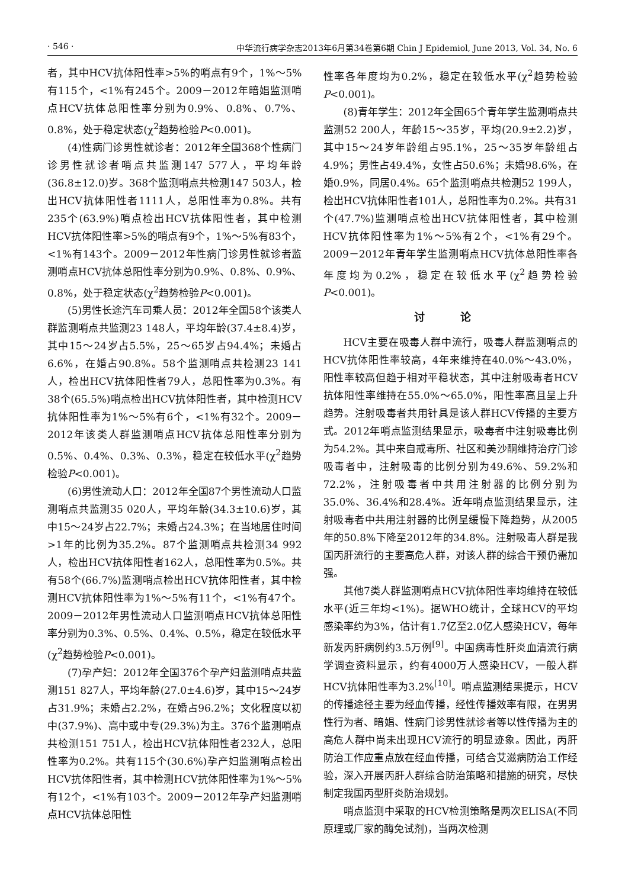· 546 · 中华流行病学杂志2013年6月第34卷第6期 Chin J Epidemiol, June 2013, Vol. 34, No. 6
者，其中HCV抗体阳性率>5%的哨点有9个，1%～5%有115个，<1%有245个。2009－2012年暗娼监测哨点HCV抗体总阳性率分别为0.9%、0.8%、0.7%、0.8%，处于稳定状态(χ<sup>2</sup>趋势检验P<0.001)。
(4)性病门诊男性就诊者：2012年全国368个性病门诊男性就诊者哨点共监测147 577人，平均年龄(36.8±12.0)岁。368个监测哨点共检测147 503人，检出HCV抗体阳性者1111人，总阳性率为0.8%。共有235个(63.9%)哨点检出HCV抗体阳性者，其中检测HCV抗体阳性率>5%的哨点有9个，1%～5%有83个，<1%有143个。2009－2012年性病门诊男性就诊者监测哨点HCV抗体总阳性率分别为0.9%、0.8%、0.9%、0.8%，处于稳定状态(χ<sup>2</sup>趋势检验P<0.001)。
(5)男性长途汽车司乘人员：2012年全国58个该类人群监测哨点共监测23 148人，平均年龄(37.4±8.4)岁，其中15～24岁占5.5%，25～65岁占94.4%；未婚占6.6%，在婚占90.8%。58个监测哨点共检测23 141人，检出HCV抗体阳性者79人，总阳性率为0.3%。有38个(65.5%)哨点检出HCV抗体阳性者，其中检测HCV抗体阳性率为1%～5%有6个，<1%有32个。2009－2012年该类人群监测哨点HCV抗体总阳性率分别为0.5%、0.4%、0.3%、0.3%，稳定在较低水平(χ<sup>2</sup>趋势检验P<0.001)。
(6)男性流动人口：2012年全国87个男性流动人口监测哨点共监测35 020人，平均年龄(34.3±10.6)岁，其中15～24岁占22.7%；未婚占24.3%；在当地居住时间>1年的比例为35.2%。87个监测哨点共检测34 992人，检出HCV抗体阳性者162人，总阳性率为0.5%。共有58个(66.7%)监测哨点检出HCV抗体阳性者，其中检测HCV抗体阳性率为1%～5%有11个，<1%有47个。2009－2012年男性流动人口监测哨点HCV抗体总阳性率分别为0.3%、0.5%、0.4%、0.5%，稳定在较低水平(χ<sup>2</sup>趋势检验P<0.001)。
(7)孕产妇：2012年全国376个孕产妇监测哨点共监测151 827人，平均年龄(27.0±4.6)岁，其中15～24岁占31.9%；未婚占2.2%，在婚占96.2%；文化程度以初中(37.9%)、高中或中专(29.3%)为主。376个监测哨点共检测151 751人，检出HCV抗体阳性者232人，总阳性率为0.2%。共有115个(30.6%)孕产妇监测哨点检出HCV抗体阳性者，其中检测HCV抗体阳性率为1%～5%有12个，<1%有103个。2009－2012年孕产妇监测哨点HCV抗体总阳性
性率各年度均为0.2%，稳定在较低水平(χ<sup>2</sup>趋势检验P<0.001)。
(8)青年学生：2012年全国65个青年学生监测哨点共监测52 200人，年龄15～35岁，平均(20.9±2.2)岁，其中15～24岁年龄组占95.1%，25～35岁年龄组占4.9%；男性占49.4%，女性占50.6%；未婚98.6%，在婚0.9%，同居0.4%。65个监测哨点共检测52 199人，检出HCV抗体阳性者101人，总阳性率为0.2%。共有31个(47.7%)监测哨点检出HCV抗体阳性者，其中检测HCV抗体阳性率为1%～5%有2个，<1%有29个。2009－2012年青年学生监测哨点HCV抗体总阳性率各年度均为0.2%，稳定在较低水平(χ<sup>2</sup>趋势检验P<0.001)。
讨 论
HCV主要在吸毒人群中流行，吸毒人群监测哨点的HCV抗体阳性率较高，4年来维持在40.0%～43.0%，阳性率较高但趋于相对平稳状态，其中注射吸毒者HCV抗体阳性率维持在55.0%～65.0%，阳性率高且呈上升趋势。注射吸毒者共用针具是该人群HCV传播的主要方式。2012年哨点监测结果显示，吸毒者中注射吸毒比例为54.2%。其中来自戒毒所、社区和美沙酮维持治疗门诊吸毒者中，注射吸毒的比例分别为49.6%、59.2%和72.2%，注射吸毒者中共用注射器的比例分别为35.0%、36.4%和28.4%。近年哨点监测结果显示，注射吸毒者中共用注射器的比例呈缓慢下降趋势，从2005年的50.8%下降至2012年的34.8%。注射吸毒人群是我国丙肝流行的主要高危人群，对该人群的综合干预仍需加强。
其他7类人群监测哨点HCV抗体阳性率均维持在较低水平(近三年均<1%)。据WHO统计，全球HCV的平均感染率约为3%，估计有1.7亿至2.0亿人感染HCV，每年新发丙肝病例约3.5万例<sup>[9]</sup>。中国病毒性肝炎血清流行病学调查资料显示，约有4000万人感染HCV，一般人群HCV抗体阳性率为3.2%<sup>[10]</sup>。哨点监测结果提示，HCV的传播途径主要为经血传播，经性传播效率有限，在男男性行为者、暗娼、性病门诊男性就诊者等以性传播为主的高危人群中尚未出现HCV流行的明显迹象。因此，丙肝防治工作应重点放在经血传播，可结合艾滋病防治工作经验，深入开展丙肝人群综合防治策略和措施的研究，尽快制定我国丙型肝炎防治规划。
哨点监测中采取的HCV检测策略是两次ELISA(不同原理或厂家的酶免试剂)，当两次检测